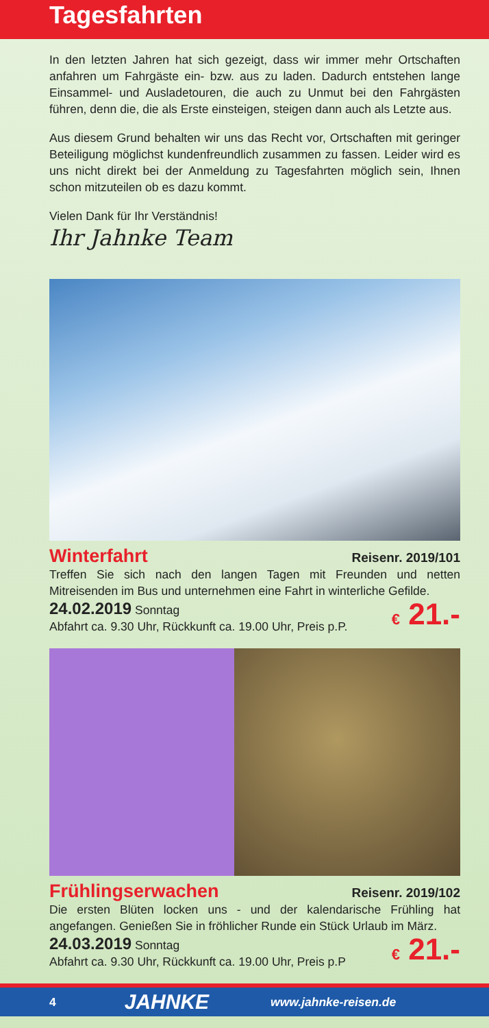Tagesfahrten
In den letzten Jahren hat sich gezeigt, dass wir immer mehr Ortschaften anfahren um Fahrgäste ein- bzw. aus zu laden. Dadurch entstehen lange Einsammel- und Ausladetouren, die auch zu Unmut bei den Fahrgästen führen, denn die, die als Erste einsteigen, steigen dann auch als Letzte aus.
Aus diesem Grund behalten wir uns das Recht vor, Ortschaften mit geringer Beteiligung möglichst kundenfreundlich zusammen zu fassen. Leider wird es uns nicht direkt bei der Anmeldung zu Tagesfahrten möglich sein, Ihnen schon mitzuteilen ob es dazu kommt.
Vielen Dank für Ihr Verständnis!
Ihr Jahnke Team
Winterfahrt
Reisenr. 2019/101
Treffen Sie sich nach den langen Tagen mit Freunden und netten Mitreisenden im Bus und unternehmen eine Fahrt in winterliche Gefilde.
24.02.2019 Sonntag
Abfahrt ca. 9.30 Uhr, Rückkunft ca. 19.00 Uhr, Preis p.P.
€ 21.-
Frühlingserwachen
Reisenr. 2019/102
Die ersten Blüten locken uns - und der kalendarische Frühling hat angefangen. Genießen Sie in fröhlicher Runde ein Stück Urlaub im März.
24.03.2019 Sonntag
Abfahrt ca. 9.30 Uhr, Rückkunft ca. 19.00 Uhr, Preis p.P
€ 21.-
4 JAHNKE www.jahnke-reisen.de